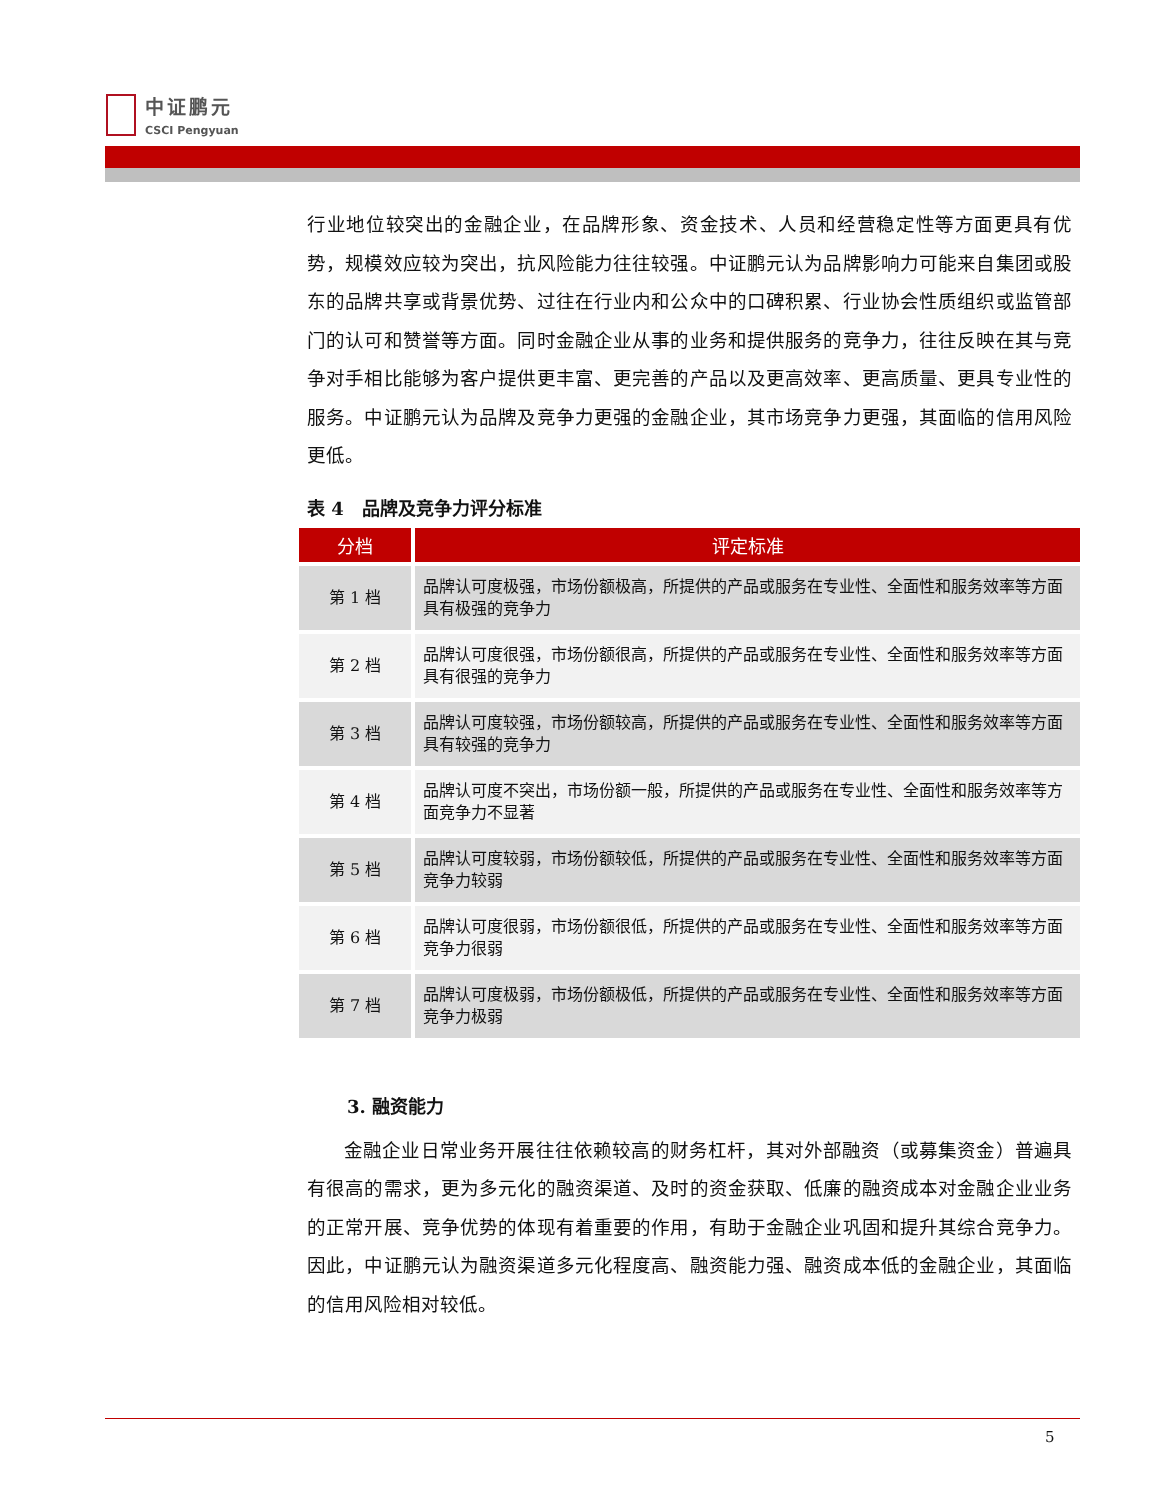中证鹏元
CSCI Pengyuan
行业地位较突出的金融企业，在品牌形象、资金技术、人员和经营稳定性等方面更具有优势，规模效应较为突出，抗风险能力往往较强。中证鹏元认为品牌影响力可能来自集团或股东的品牌共享或背景优势、过往在行业内和公众中的口碑积累、行业协会性质组织或监管部门的认可和赞誉等方面。同时金融企业从事的业务和提供服务的竞争力，往往反映在其与竞争对手相比能够为客户提供更丰富、更完善的产品以及更高效率、更高质量、更具专业性的服务。中证鹏元认为品牌及竞争力更强的金融企业，其市场竞争力更强，其面临的信用风险更低。
表 4　品牌及竞争力评分标准
| 分档 | 评定标准 |
| --- | --- |
| 第 1 档 | 品牌认可度极强，市场份额极高，所提供的产品或服务在专业性、全面性和服务效率等方面具有极强的竞争力 |
| 第 2 档 | 品牌认可度很强，市场份额很高，所提供的产品或服务在专业性、全面性和服务效率等方面具有很强的竞争力 |
| 第 3 档 | 品牌认可度较强，市场份额较高，所提供的产品或服务在专业性、全面性和服务效率等方面具有较强的竞争力 |
| 第 4 档 | 品牌认可度不突出，市场份额一般，所提供的产品或服务在专业性、全面性和服务效率等方面竞争力不显著 |
| 第 5 档 | 品牌认可度较弱，市场份额较低，所提供的产品或服务在专业性、全面性和服务效率等方面竞争力较弱 |
| 第 6 档 | 品牌认可度很弱，市场份额很低，所提供的产品或服务在专业性、全面性和服务效率等方面竞争力很弱 |
| 第 7 档 | 品牌认可度极弱，市场份额极低，所提供的产品或服务在专业性、全面性和服务效率等方面竞争力极弱 |
3. 融资能力
金融企业日常业务开展往往依赖较高的财务杠杆，其对外部融资（或募集资金）普遍具有很高的需求，更为多元化的融资渠道、及时的资金获取、低廉的融资成本对金融企业业务的正常开展、竞争优势的体现有着重要的作用，有助于金融企业巩固和提升其综合竞争力。因此，中证鹏元认为融资渠道多元化程度高、融资能力强、融资成本低的金融企业，其面临的信用风险相对较低。
5